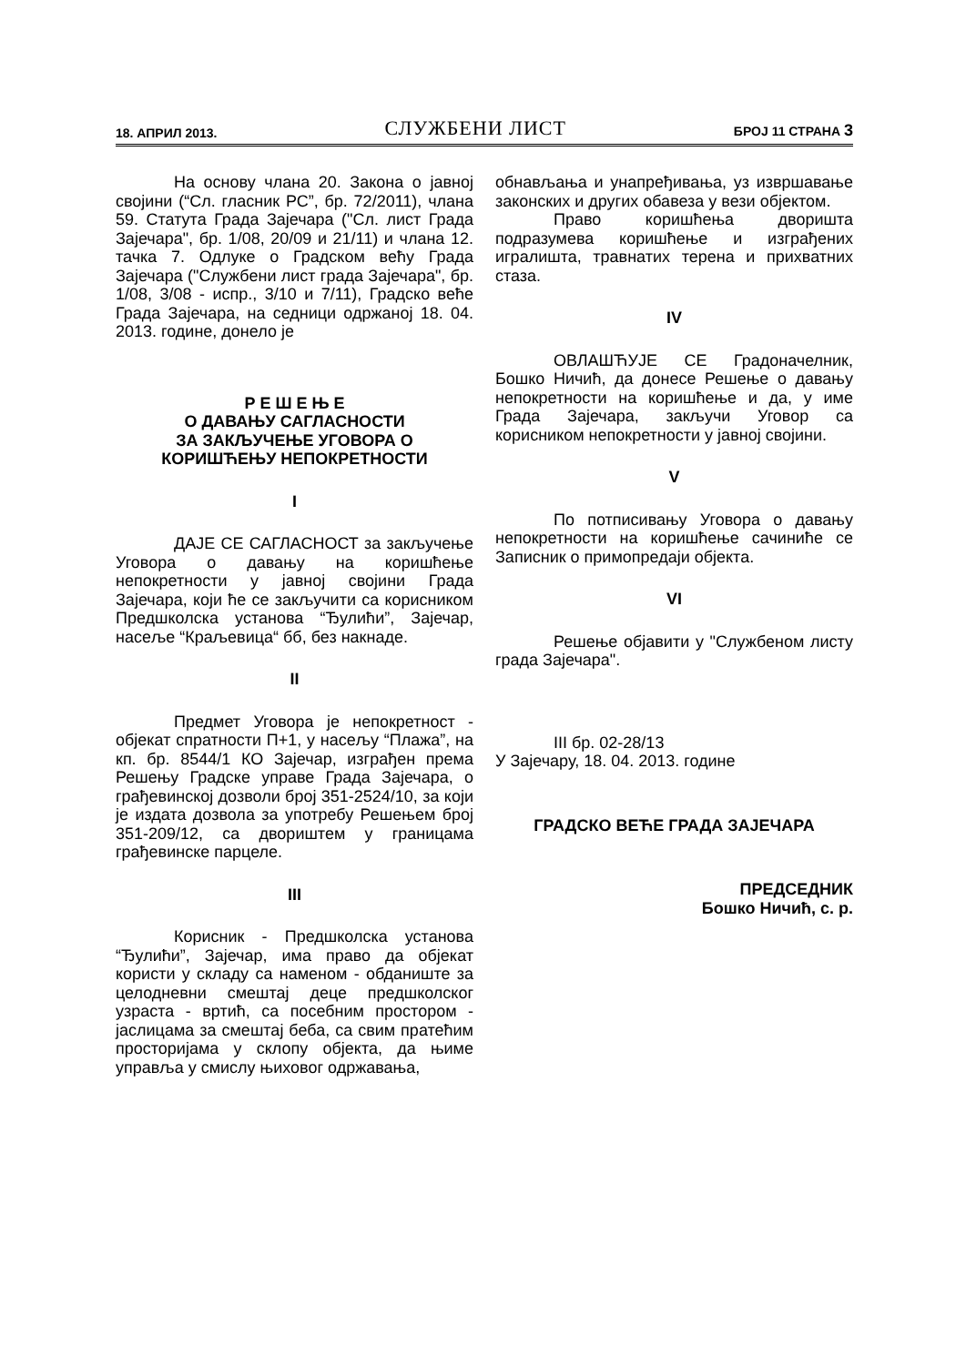18. АПРИЛ 2013. СЛУЖБЕНИ ЛИСТ БРОЈ 11 СТРАНА 3
На основу члана 20. Закона о јавној својини (“Сл. гласник РС”, бр. 72/2011), члана 59. Статута Града Зајечара ("Сл. лист Града Зајечара", бр. 1/08, 20/09 и 21/11) и члана 12. тачка 7. Одлуке о Градском већу Града Зајечара ("Службени лист града Зајечара", бр. 1/08, 3/08 - испр., 3/10 и 7/11), Градско веће Града Зајечара, на седници одржаној 18. 04. 2013. године, донело је
Р Е Ш Е Њ Е
О ДАВАЊУ САГЛАСНОСТИ
ЗА ЗАКЉУЧЕЊЕ УГОВОРА О
КОРИШЋЕЊУ НЕПОКРЕТНОСТИ
I
ДАЈЕ СЕ САГЛАСНОСТ за закључење Уговора о давању на коришћење непокретности у јавној својини Града Зајечара, који ће се закључити са корисником Предшколска установа “Ђулићи”, Зајечар, насеље “Краљевица“ бб, без накнаде.
II
Предмет Уговора је непокретност - објекат спратности П+1, у насељу “Плажа”, на кп. бр. 8544/1 КО Зајечар, изграђен према Решењу Градске управе Града Зајечара, о грађевинској дозволи број 351-2524/10, за који је издата дозвола за употребу Решењем број 351-209/12, са двориштем у границама грађевинске парцеле.
III
Корисник - Предшколска установа “Ђулићи”, Зајечар, има право да објекат користи у складу са наменом - обданиште за целодневни смештај деце предшколског узраста - вртић, са посебним простором - јаслицама за смештај беба, са свим пратећим просторијама у склопу објекта, да њиме управља у смислу њиховог одржавања,
обнављања и унапређивања, уз извршавање законских и других обавеза у вези објектом.
Право коришћења дворишта подразумева коришћење и изграђених игралишта, травнатих терена и прихватних стаза.
IV
ОВЛАШЋУЈЕ СЕ Градоначелник, Бошко Ничић, да донесе Решење о давању непокретности на коришћење и да, у име Града Зајечара, закључи Уговор са корисником непокретности у јавној својини.
V
По потписивању Уговора о давању непокретности на коришћење сачиниће се Записник о примопредаји објекта.
VI
Решење објавити у "Службеном листу града Зајечара".
III бр. 02-28/13
У Зајечару, 18. 04. 2013. године
ГРАДСКО ВЕЋЕ ГРАДА ЗАЈЕЧАРА
ПРЕДСЕДНИК
Бошко Ничић, с. р.